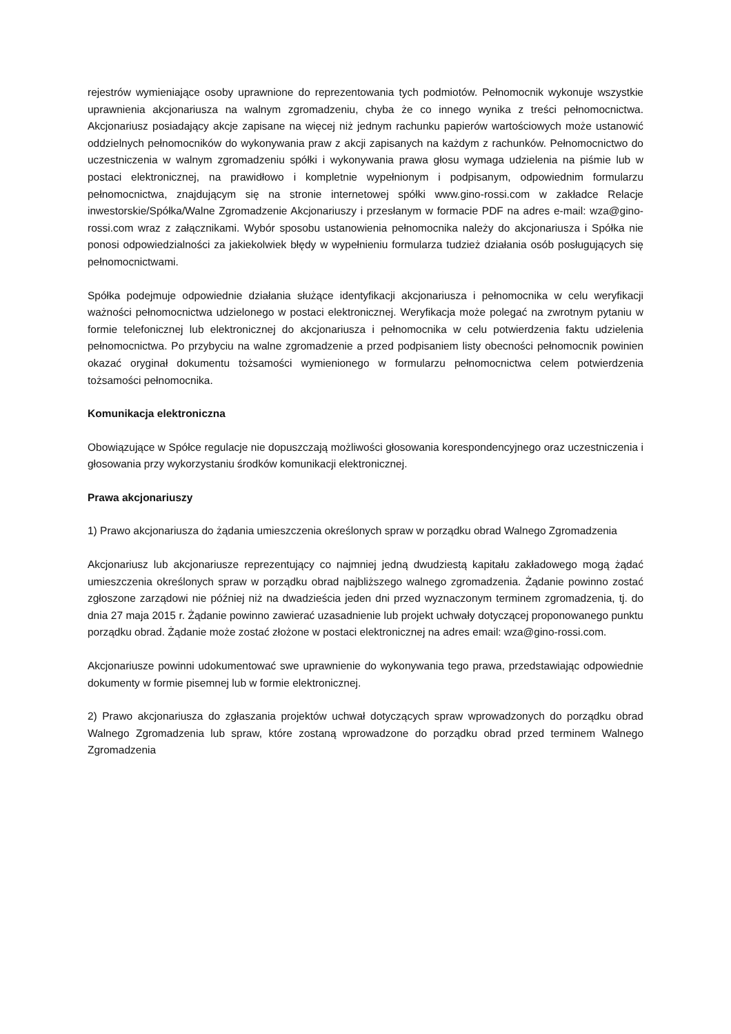rejestrów wymieniające osoby uprawnione do reprezentowania tych podmiotów. Pełnomocnik wykonuje wszystkie uprawnienia akcjonariusza na walnym zgromadzeniu, chyba że co innego wynika z treści pełnomocnictwa. Akcjonariusz posiadający akcje zapisane na więcej niż jednym rachunku papierów wartościowych może ustanowić oddzielnych pełnomocników do wykonywania praw z akcji zapisanych na każdym z rachunków. Pełnomocnictwo do uczestniczenia w walnym zgromadzeniu spółki i wykonywania prawa głosu wymaga udzielenia na piśmie lub w postaci elektronicznej, na prawidłowo i kompletnie wypełnionym i podpisanym, odpowiednim formularzu pełnomocnictwa, znajdującym się na stronie internetowej spółki www.gino-rossi.com w zakładce Relacje inwestorskie/Spółka/Walne Zgromadzenie Akcjonariuszy i przesłanym w formacie PDF na adres e-mail: wza@gino-rossi.com wraz z załącznikami. Wybór sposobu ustanowienia pełnomocnika należy do akcjonariusza i Spółka nie ponosi odpowiedzialności za jakiekolwiek błędy w wypełnieniu formularza tudzież działania osób posługujących się pełnomocnictwami.
Spółka podejmuje odpowiednie działania służące identyfikacji akcjonariusza i pełnomocnika w celu weryfikacji ważności pełnomocnictwa udzielonego w postaci elektronicznej. Weryfikacja może polegać na zwrotnym pytaniu w formie telefonicznej lub elektronicznej do akcjonariusza i pełnomocnika w celu potwierdzenia faktu udzielenia pełnomocnictwa. Po przybyciu na walne zgromadzenie a przed podpisaniem listy obecności pełnomocnik powinien okazać oryginał dokumentu tożsamości wymienionego w formularzu pełnomocnictwa celem potwierdzenia tożsamości pełnomocnika.
Komunikacja elektroniczna
Obowiązujące w Spółce regulacje nie dopuszczają możliwości głosowania korespondencyjnego oraz uczestniczenia i głosowania przy wykorzystaniu środków komunikacji elektronicznej.
Prawa akcjonariuszy
1) Prawo akcjonariusza do żądania umieszczenia określonych spraw w porządku obrad Walnego Zgromadzenia
Akcjonariusz lub akcjonariusze reprezentujący co najmniej jedną dwudziestą kapitału zakładowego mogą żądać umieszczenia określonych spraw w porządku obrad najbliższego walnego zgromadzenia. Żądanie powinno zostać zgłoszone zarządowi nie później niż na dwadzieścia jeden dni przed wyznaczonym terminem zgromadzenia, tj. do dnia 27 maja 2015 r. Żądanie powinno zawierać uzasadnienie lub projekt uchwały dotyczącej proponowanego punktu porządku obrad. Żądanie może zostać złożone w postaci elektronicznej na adres email: wza@gino-rossi.com.
Akcjonariusze powinni udokumentować swe uprawnienie do wykonywania tego prawa, przedstawiając odpowiednie dokumenty w formie pisemnej lub w formie elektronicznej.
2) Prawo akcjonariusza do zgłaszania projektów uchwał dotyczących spraw wprowadzonych do porządku obrad Walnego Zgromadzenia lub spraw, które zostaną wprowadzone do porządku obrad przed terminem Walnego Zgromadzenia